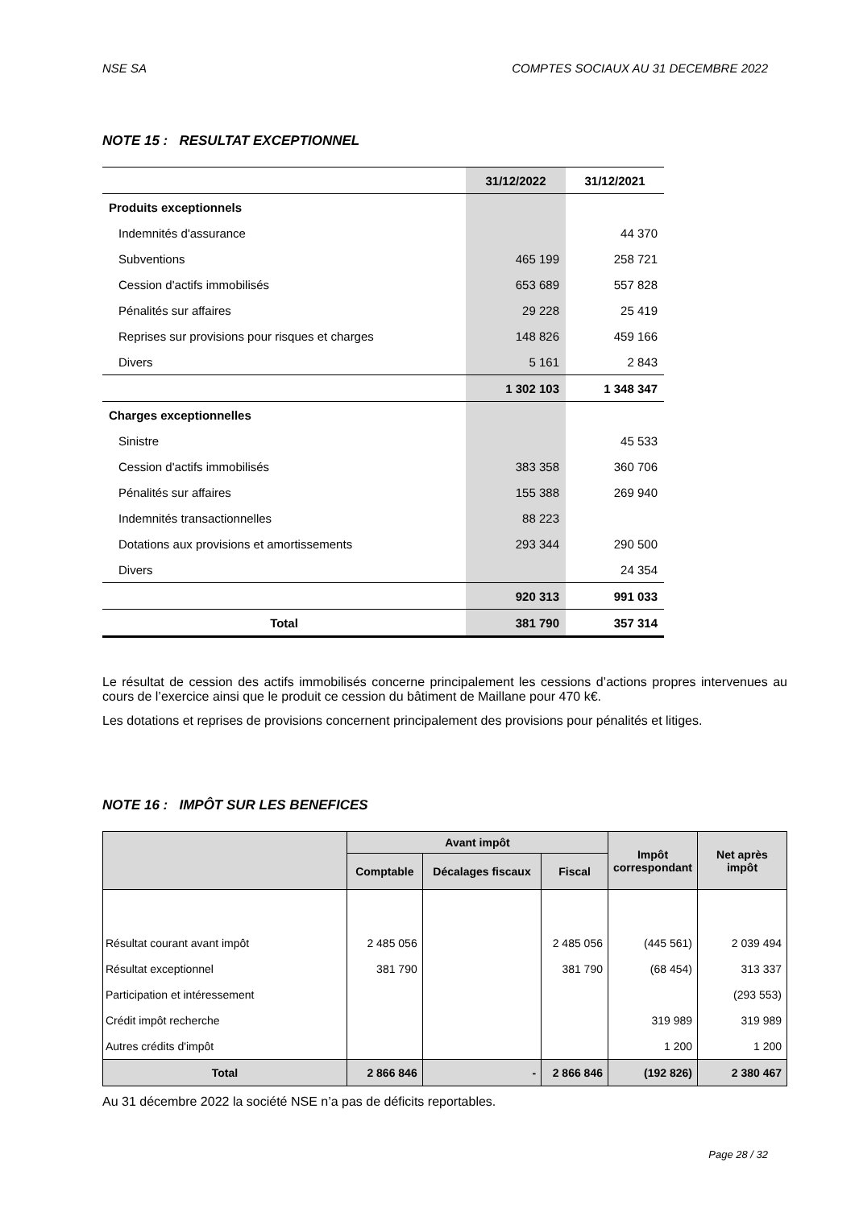NSE SA COMPTES SOCIAUX AU 31 DECEMBRE 2022
NOTE 15 : RESULTAT EXCEPTIONNEL
| | 31/12/2022 | 31/12/2021 |
| --- | --- | --- |
| Produits exceptionnels | | |
| Indemnités d'assurance | | 44 370 |
| Subventions | 465 199 | 258 721 |
| Cession d'actifs immobilisés | 653 689 | 557 828 |
| Pénalités sur affaires | 29 228 | 25 419 |
| Reprises sur provisions pour risques et charges | 148 826 | 459 166 |
| Divers | 5 161 | 2 843 |
| | 1 302 103 | 1 348 347 |
| Charges exceptionnelles | | |
| Sinistre | | 45 533 |
| Cession d'actifs immobilisés | 383 358 | 360 706 |
| Pénalités sur affaires | 155 388 | 269 940 |
| Indemnités transactionnelles | 88 223 | |
| Dotations aux provisions et amortissements | 293 344 | 290 500 |
| Divers | | 24 354 |
| | 920 313 | 991 033 |
| Total | 381 790 | 357 314 |
Le résultat de cession des actifs immobilisés concerne principalement les cessions d’actions propres intervenues au cours de l’exercice ainsi que le produit ce cession du bâtiment de Maillane pour 470 k€.
Les dotations et reprises de provisions concernent principalement des provisions pour pénalités et litiges.
NOTE 16 : IMPÔT SUR LES BENEFICES
| | Avant impôt | | | Impôt correspondant | Net après impôt |
| --- | --- | --- | --- | --- | --- |
| | Comptable | Décalages fiscaux | Fiscal | | |
| Résultat courant avant impôt | 2 485 056 | | 2 485 056 | (445 561) | 2 039 494 |
| Résultat exceptionnel | 381 790 | | 381 790 | (68 454) | 313 337 |
| Participation et intéressement | | | | | (293 553) |
| Crédit impôt recherche | | | | 319 989 | 319 989 |
| Autres crédits d'impôt | | | | 1 200 | 1 200 |
| Total | 2 866 846 | - | 2 866 846 | (192 826) | 2 380 467 |
Au 31 décembre 2022 la société NSE n’a pas de déficits reportables.
Page 28 / 32